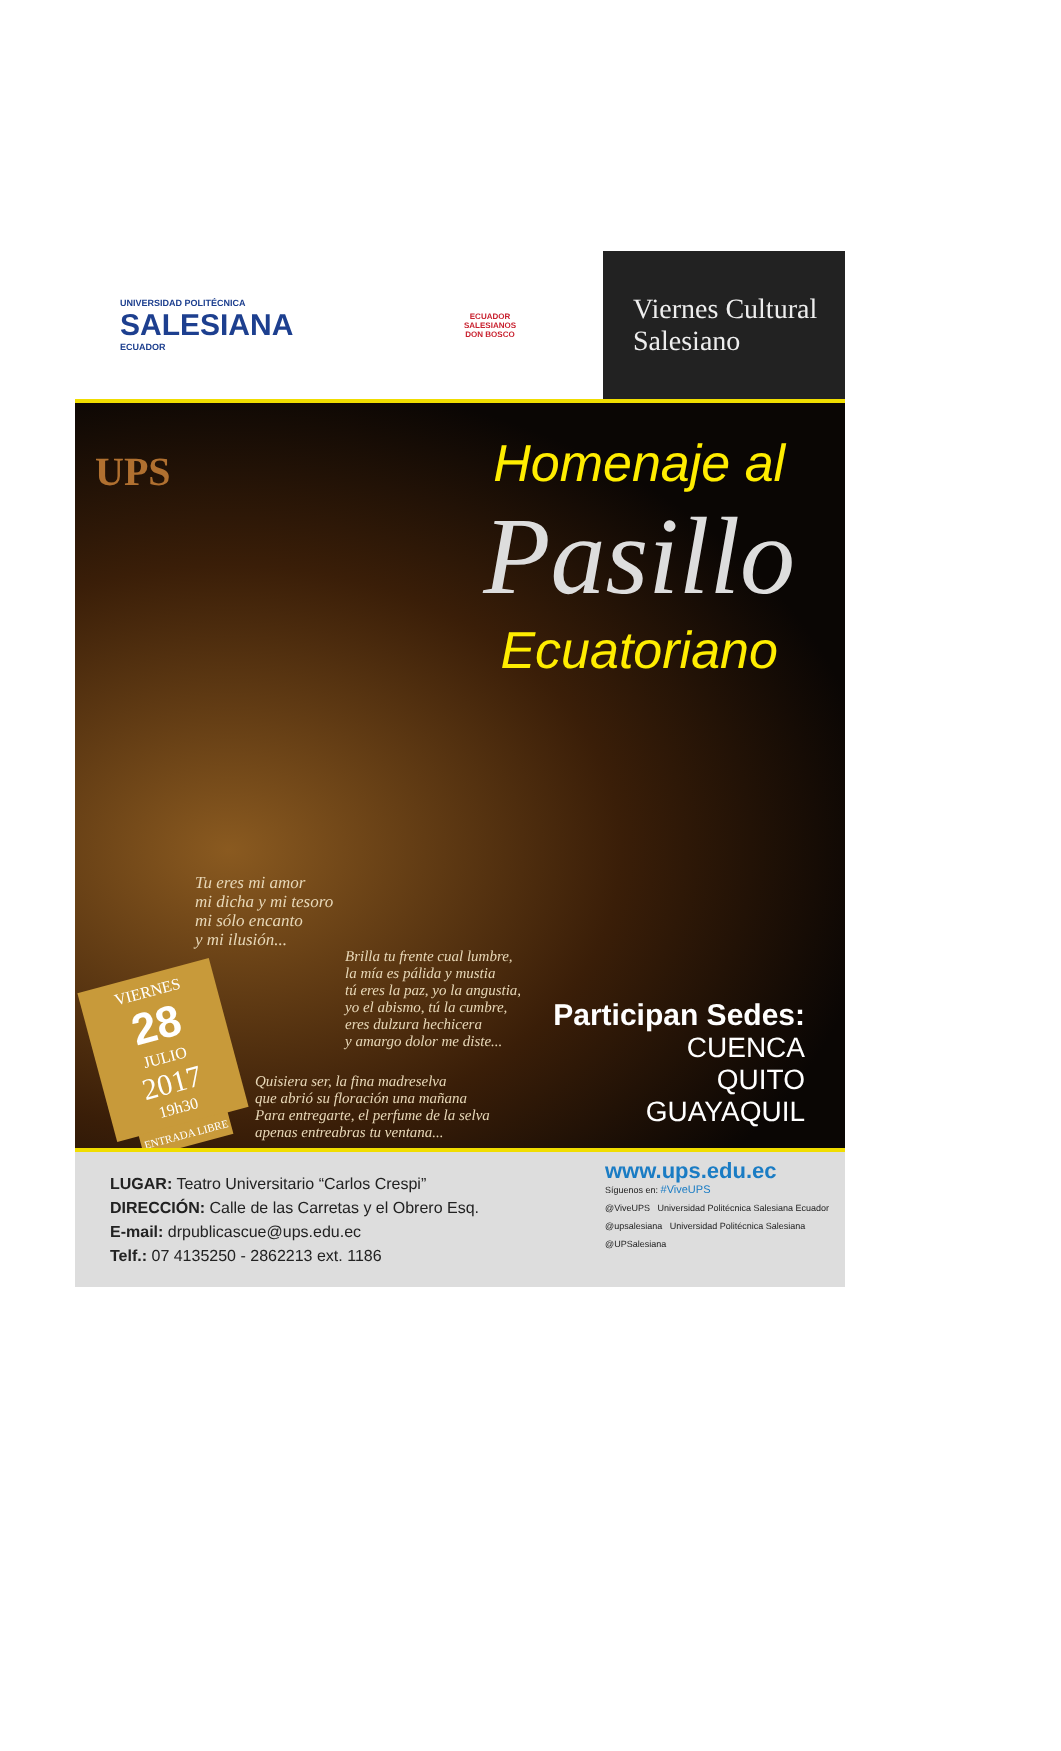UNIVERSIDAD POLITÉCNICA
SALESIANA
ECUADOR
ECUADOR
SALESIANOS
DON BOSCO
Viernes Cultural
Salesiano
UPS
Homenaje al
Pasillo
Ecuatoriano
Tu eres mi amor
mi dicha y mi tesoro
mi sólo encanto
y mi ilusión...
Brilla tu frente cual lumbre,
la mía es pálida y mustia
tú eres la paz, yo la angustia,
yo el abismo, tú la cumbre,
eres dulzura hechicera
y amargo dolor me diste...
VIERNES
28
JULIO
2017
19h30
Quisiera ser, la fina madreselva
que abrió su floración una mañana
Para entregarte, el perfume de la selva
apenas entreabras tu ventana...
ENTRADA LIBRE
Participan Sedes:
CUENCA
QUITO
GUAYAQUIL
LUGAR: Teatro Universitario “Carlos Crespi”
DIRECCIÓN: Calle de las Carretas y el Obrero Esq.
E-mail: drpublicascue@ups.edu.ec
Telf.: 07 4135250 - 2862213 ext. 1186
www.ups.edu.ec
Síguenos en: #ViveUPS
@ViveUPS Universidad Politécnica Salesiana Ecuador
@upsalesiana Universidad Politécnica Salesiana
@UPSalesiana